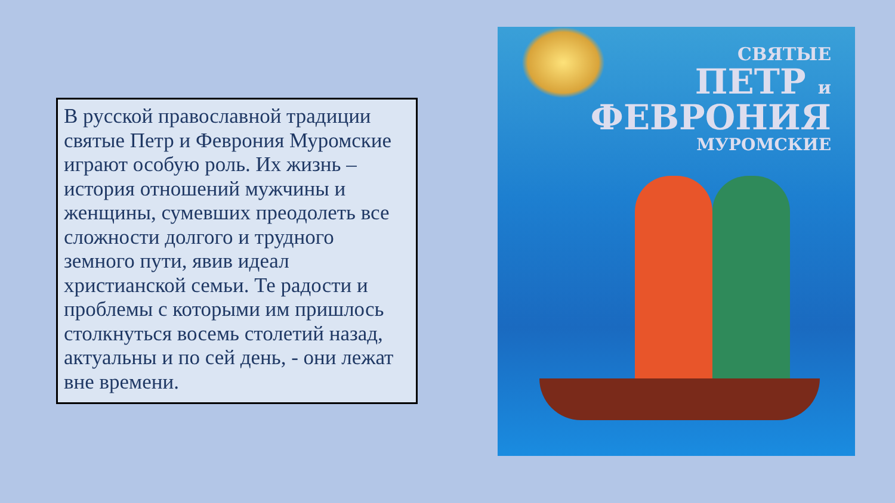В русской православной традиции святые Петр и Феврония Муромские играют особую роль. Их жизнь – история отношений мужчины и женщины, сумевших преодолеть все сложности долгого и трудного земного пути, явив идеал христианской семьи. Те радости и проблемы с которыми им пришлось столкнуться восемь столетий назад, актуальны и по сей день, - они лежат вне времени.
СВЯТЫЕ
ПЕТР и
ФЕВРОНИЯ
МУРОМСКИЕ